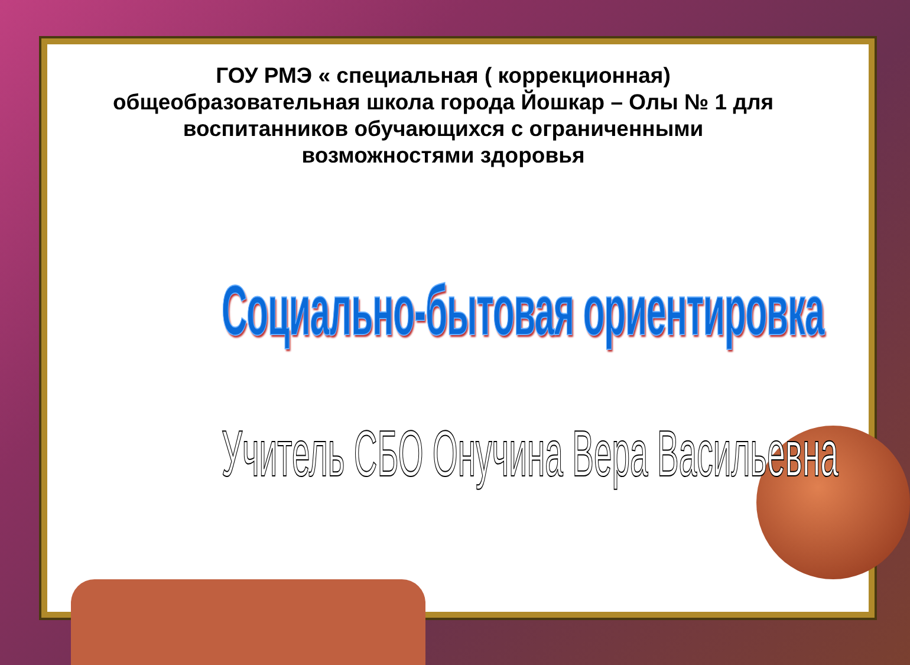ГОУ РМЭ « специальная ( коррекционная) общеобразовательная школа города Йошкар – Олы № 1 для воспитанников обучающихся с ограниченными возможностями здоровья
Социально-бытовая ориентировка
Учитель СБО Онучина Вера Васильевна